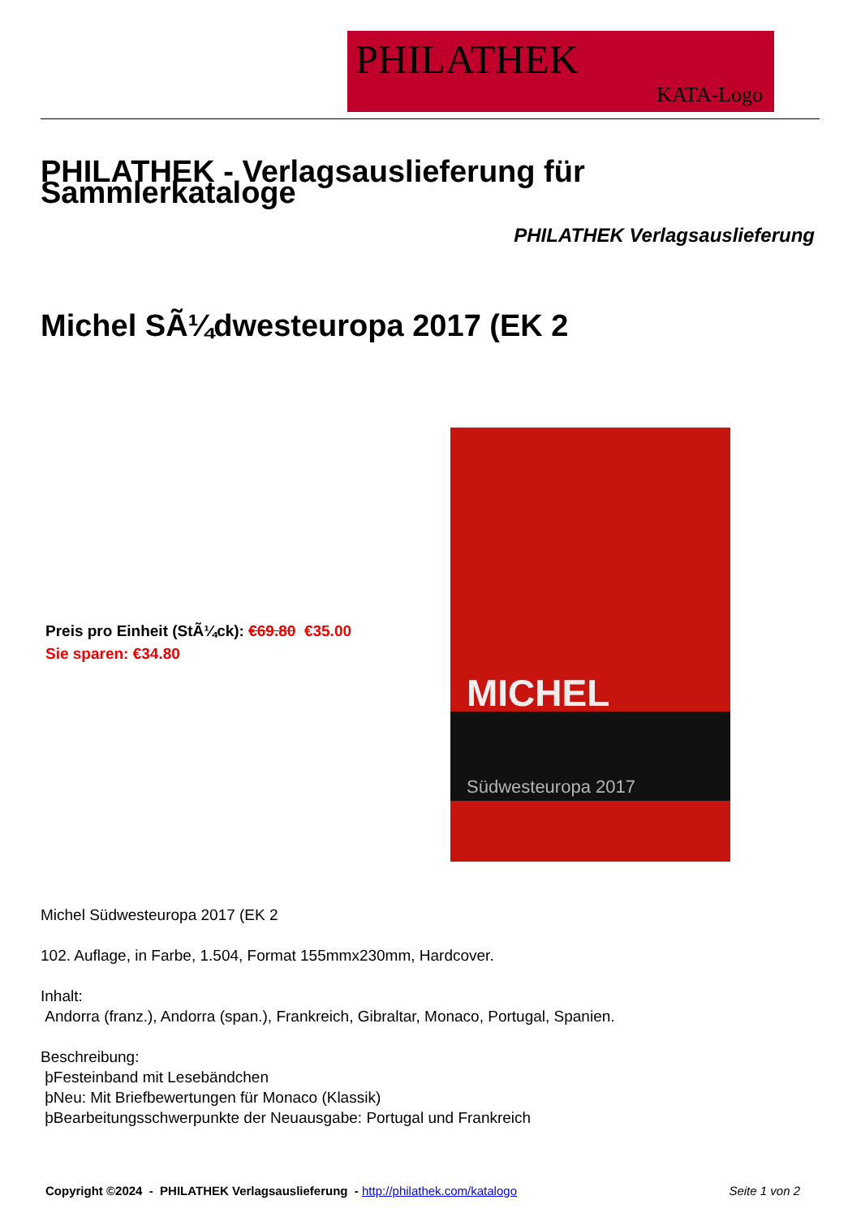PHILATHEK
KATA-Logo
PHILATHEK - Verlagsauslieferung für Sammlerkataloge
PHILATHEK Verlagsauslieferung
Michel SÃ¼dwesteuropa 2017 (EK 2
Preis pro Einheit (StÃ¼ck): €69.80 €35.00
Sie sparen: €34.80
MICHEL
Südwesteuropa 2017
Michel Südwesteuropa 2017 (EK 2
102. Auflage, in Farbe, 1.504, Format 155mmx230mm, Hardcover.
Inhalt:
Andorra (franz.), Andorra (span.), Frankreich, Gibraltar, Monaco, Portugal, Spanien.
Beschreibung:
þFesteinband mit Lesebändchen
þNeu: Mit Briefbewertungen für Monaco (Klassik)
þBearbeitungsschwerpunkte der Neuausgabe: Portugal und Frankreich
Copyright ©2024 - PHILATHEK Verlagsauslieferung - http://philathek.com/katalogo Seite 1 von 2